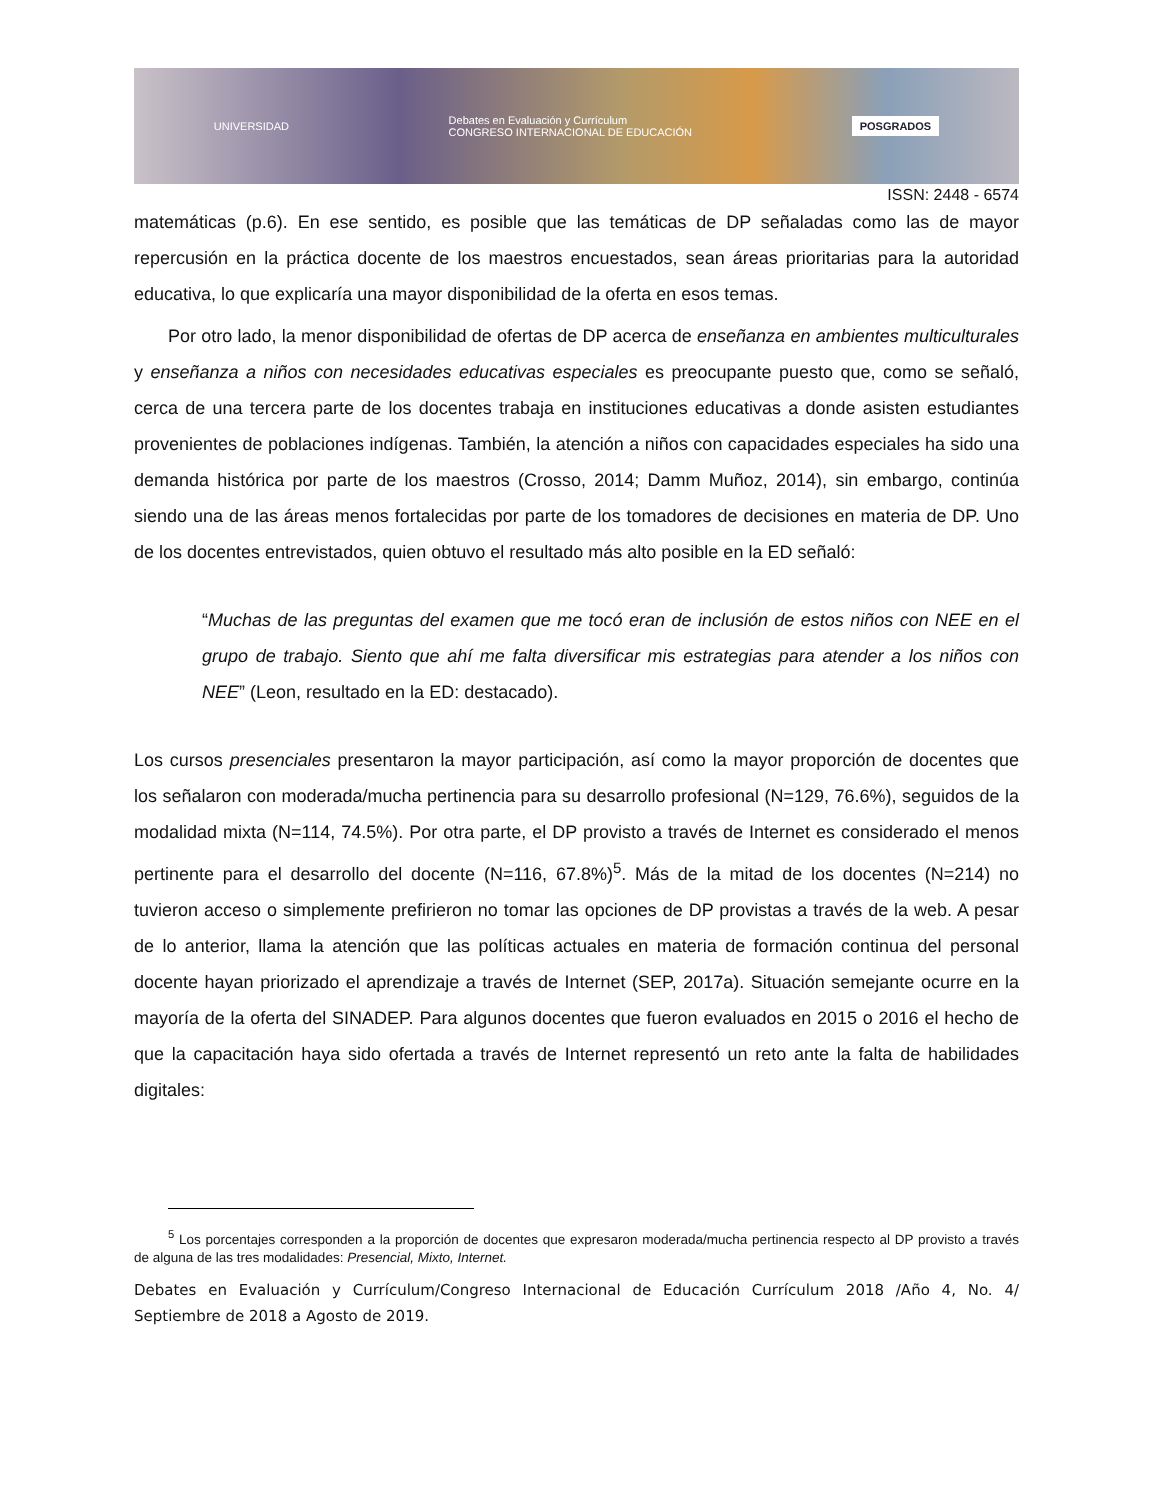UNIVERSIDAD Debates en Evaluación y Currículum
CONGRESO INTERNACIONAL DE EDUCACIÓN POSGRADOS
ISSN: 2448 - 6574
matemáticas (p.6). En ese sentido, es posible que las temáticas de DP señaladas como las de mayor repercusión en la práctica docente de los maestros encuestados, sean áreas prioritarias para la autoridad educativa, lo que explicaría una mayor disponibilidad de la oferta en esos temas.
Por otro lado, la menor disponibilidad de ofertas de DP acerca de enseñanza en ambientes multiculturales y enseñanza a niños con necesidades educativas especiales es preocupante puesto que, como se señaló, cerca de una tercera parte de los docentes trabaja en instituciones educativas a donde asisten estudiantes provenientes de poblaciones indígenas. También, la atención a niños con capacidades especiales ha sido una demanda histórica por parte de los maestros (Crosso, 2014; Damm Muñoz, 2014), sin embargo, continúa siendo una de las áreas menos fortalecidas por parte de los tomadores de decisiones en materia de DP. Uno de los docentes entrevistados, quien obtuvo el resultado más alto posible en la ED señaló:
“Muchas de las preguntas del examen que me tocó eran de inclusión de estos niños con NEE en el grupo de trabajo. Siento que ahí me falta diversificar mis estrategias para atender a los niños con NEE” (Leon, resultado en la ED: destacado).
Los cursos presenciales presentaron la mayor participación, así como la mayor proporción de docentes que los señalaron con moderada/mucha pertinencia para su desarrollo profesional (N=129, 76.6%), seguidos de la modalidad mixta (N=114, 74.5%). Por otra parte, el DP provisto a través de Internet es considerado el menos pertinente para el desarrollo del docente (N=116, 67.8%)<sup>5</sup>. Más de la mitad de los docentes (N=214) no tuvieron acceso o simplemente prefirieron no tomar las opciones de DP provistas a través de la web. A pesar de lo anterior, llama la atención que las políticas actuales en materia de formación continua del personal docente hayan priorizado el aprendizaje a través de Internet (SEP, 2017a). Situación semejante ocurre en la mayoría de la oferta del SINADEP. Para algunos docentes que fueron evaluados en 2015 o 2016 el hecho de que la capacitación haya sido ofertada a través de Internet representó un reto ante la falta de habilidades digitales:
<sup>5</sup> Los porcentajes corresponden a la proporción de docentes que expresaron moderada/mucha pertinencia respecto al DP provisto a través de alguna de las tres modalidades: Presencial, Mixto, Internet.
Debates en Evaluación y Currículum/Congreso Internacional de Educación Currículum 2018 /Año 4, No. 4/ Septiembre de 2018 a Agosto de 2019.